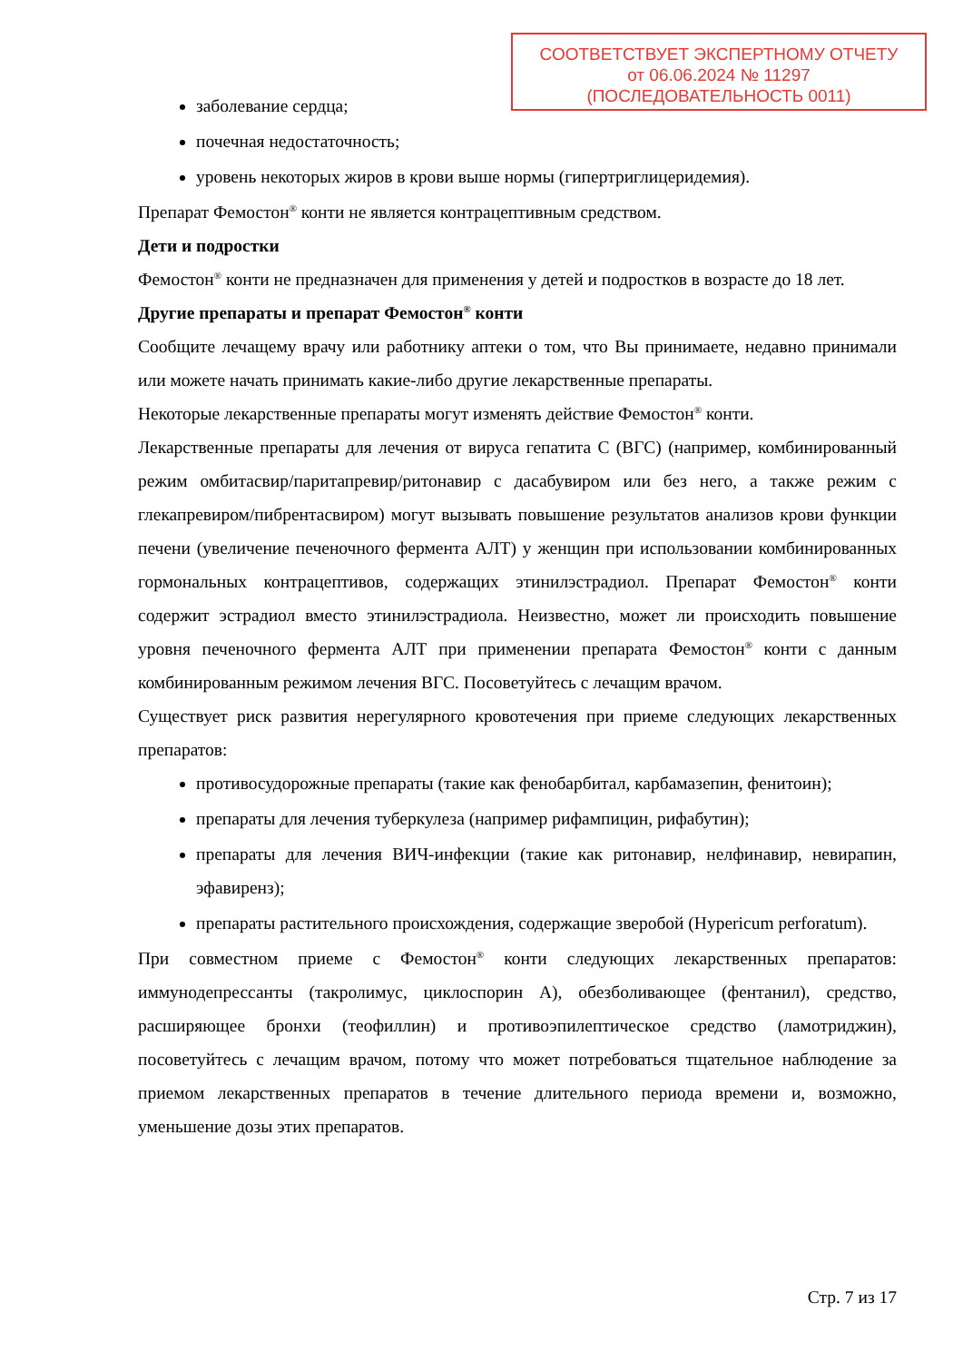СООТВЕТСТВУЕТ ЭКСПЕРТНОМУ ОТЧЕТУ
от 06.06.2024 № 11297
(ПОСЛЕДОВАТЕЛЬНОСТЬ 0011)
заболевание сердца;
почечная недостаточность;
уровень некоторых жиров в крови выше нормы (гипертриглицеридемия).
Препарат Фемостон<sup>®</sup> конти не является контрацептивным средством.
Дети и подростки
Фемостон<sup>®</sup> конти не предназначен для применения у детей и подростков в возрасте до 18 лет.
Другие препараты и препарат Фемостон<sup>®</sup> конти
Сообщите лечащему врачу или работнику аптеки о том, что Вы принимаете, недавно принимали или можете начать принимать какие-либо другие лекарственные препараты.
Некоторые лекарственные препараты могут изменять действие Фемостон<sup>®</sup> конти.
Лекарственные препараты для лечения от вируса гепатита С (ВГС) (например, комбинированный режим омбитасвир/паритапревир/ритонавир с дасабувиром или без него, а также режим с глекапревиром/пибрентасвиром) могут вызывать повышение результатов анализов крови функции печени (увеличение печеночного фермента АЛТ) у женщин при использовании комбинированных гормональных контрацептивов, содержащих этинилэстрадиол. Препарат Фемостон<sup>®</sup> конти содержит эстрадиол вместо этинилэстрадиола. Неизвестно, может ли происходить повышение уровня печеночного фермента АЛТ при применении препарата Фемостон<sup>®</sup> конти с данным комбинированным режимом лечения ВГС. Посоветуйтесь с лечащим врачом.
Существует риск развития нерегулярного кровотечения при приеме следующих лекарственных препаратов:
противосудорожные препараты (такие как фенобарбитал, карбамазепин, фенитоин);
препараты для лечения туберкулеза (например рифампицин, рифабутин);
препараты для лечения ВИЧ-инфекции (такие как ритонавир, нелфинавир, невирапин, эфавиренз);
препараты растительного происхождения, содержащие зверобой (Hypericum perforatum).
При совместном приеме с Фемостон<sup>®</sup> конти следующих лекарственных препаратов: иммунодепрессанты (такролимус, циклоспорин А), обезболивающее (фентанил), средство, расширяющее бронхи (теофиллин) и противоэпилептическое средство (ламотриджин), посоветуйтесь с лечащим врачом, потому что может потребоваться тщательное наблюдение за приемом лекарственных препаратов в течение длительного периода времени и, возможно, уменьшение дозы этих препаратов.
Стр. 7 из 17